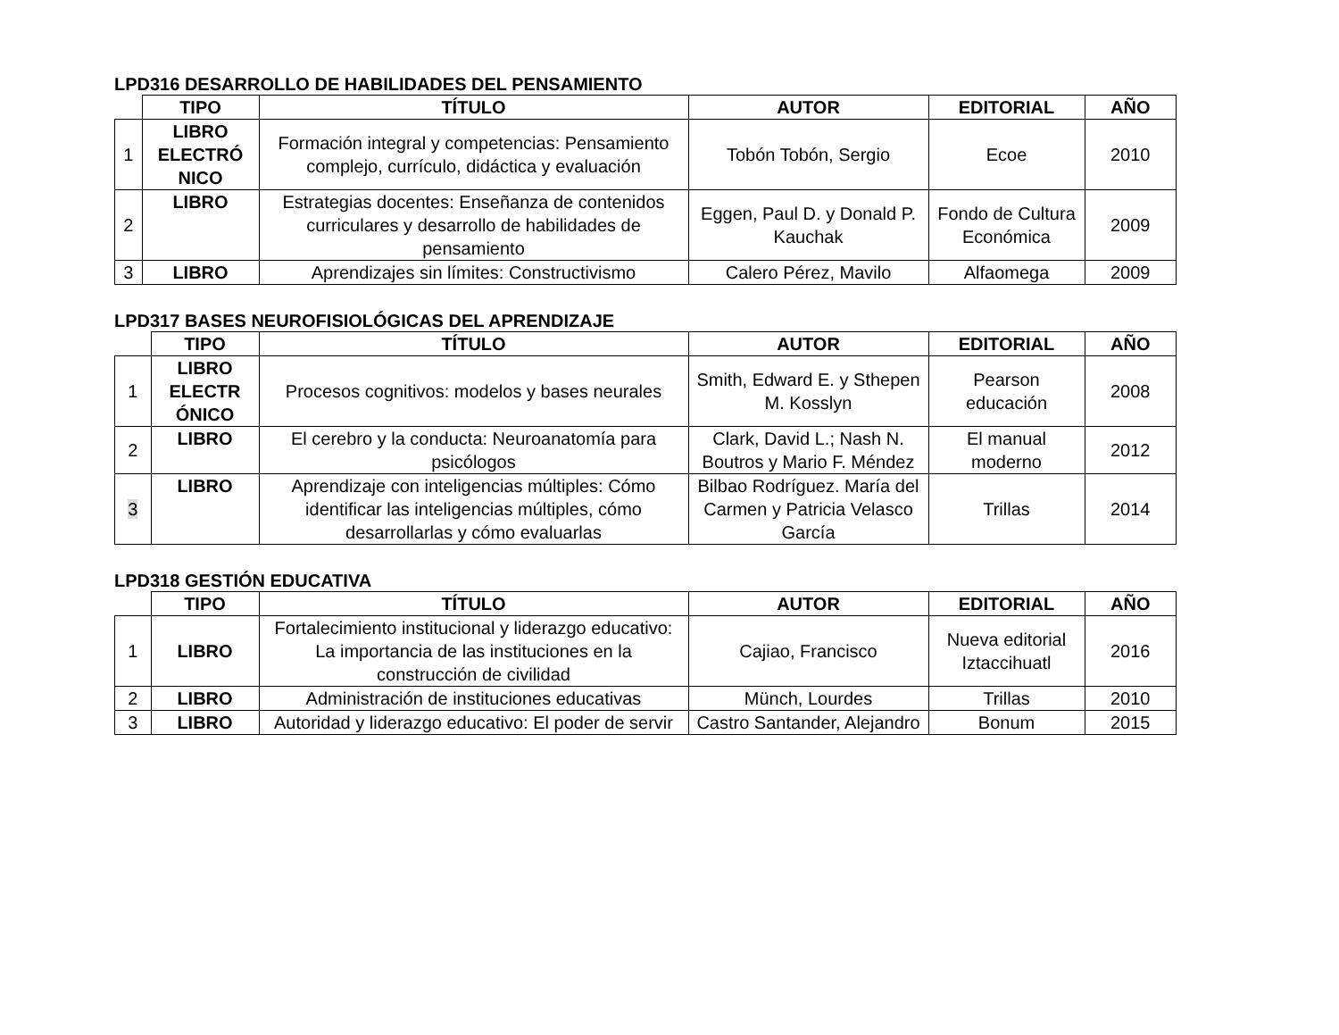LPD316 DESARROLLO DE HABILIDADES DEL PENSAMIENTO
| | TIPO | TÍTULO | AUTOR | EDITORIAL | AÑO |
| --- | --- | --- | --- | --- | --- |
| 1 | LIBRO ELECTRÓ NICO | Formación integral y competencias: Pensamiento complejo, currículo, didáctica y evaluación | Tobón Tobón, Sergio | Ecoe | 2010 |
| 2 | LIBRO | Estrategias docentes: Enseñanza de contenidos curriculares y desarrollo de habilidades de pensamiento | Eggen, Paul D. y Donald P. Kauchak | Fondo de Cultura Económica | 2009 |
| 3 | LIBRO | Aprendizajes sin límites: Constructivismo | Calero Pérez, Mavilo | Alfaomega | 2009 |
LPD317 BASES NEUROFISIOLÓGICAS DEL APRENDIZAJE
| | TIPO | TÍTULO | AUTOR | EDITORIAL | AÑO |
| --- | --- | --- | --- | --- | --- |
| 1 | LIBRO ELECTR ÓNICO | Procesos cognitivos: modelos y bases neurales | Smith, Edward E. y Sthepen M. Kosslyn | Pearson educación | 2008 |
| 2 | LIBRO | El cerebro y la conducta: Neuroanatomía para psicólogos | Clark, David L.; Nash N. Boutros y Mario F. Méndez | El manual moderno | 2012 |
| 3 | LIBRO | Aprendizaje con inteligencias múltiples: Cómo identificar las inteligencias múltiples, cómo desarrollarlas y cómo evaluarlas | Bilbao Rodríguez. María del Carmen y Patricia Velasco García | Trillas | 2014 |
LPD318 GESTIÓN EDUCATIVA
| | TIPO | TÍTULO | AUTOR | EDITORIAL | AÑO |
| --- | --- | --- | --- | --- | --- |
| 1 | LIBRO | Fortalecimiento institucional y liderazgo educativo: La importancia de las instituciones en la construcción de civilidad | Cajiao, Francisco | Nueva editorial Iztaccihuatl | 2016 |
| 2 | LIBRO | Administración de instituciones educativas | Münch, Lourdes | Trillas | 2010 |
| 3 | LIBRO | Autoridad y liderazgo educativo: El poder de servir | Castro Santander, Alejandro | Bonum | 2015 |